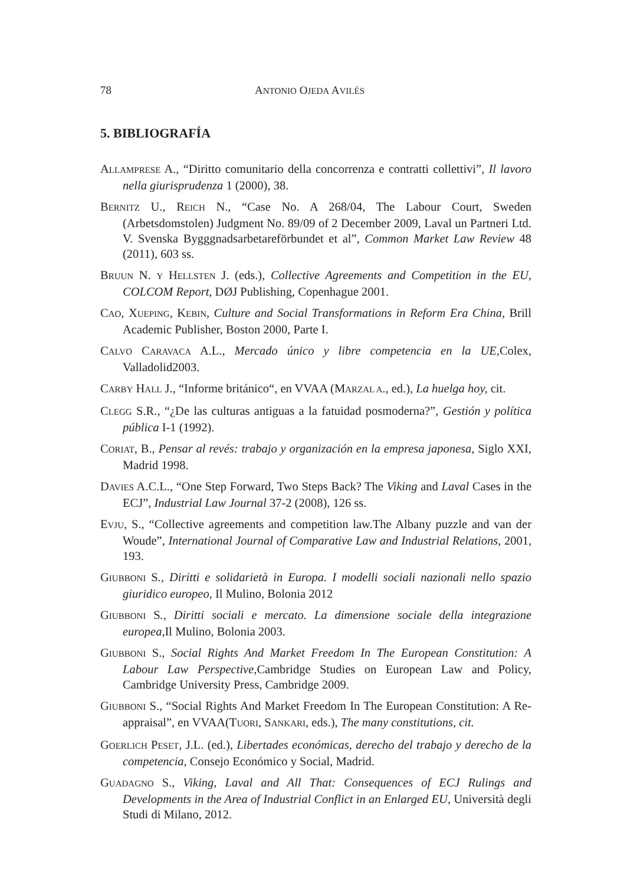78 ANTONIO OJEDA AVILÉS
5. BIBLIOGRAFÍA
ALLAMPRESE A., “Diritto comunitario della concorrenza e contratti collettivi”, Il lavoro nella giurisprudenza 1 (2000), 38.
BERNITZ U., REICH N., “Case No. A 268/04, The Labour Court, Sweden (Arbetsdomstolen) Judgment No. 89/09 of 2 December 2009, Laval un Partneri Ltd. V. Svenska Bygggnadsarbetareförbundet et al”, Common Market Law Review 48 (2011), 603 ss.
BRUUN N. Y HELLSTEN J. (eds.), Collective Agreements and Competition in the EU, COLCOM Report, DØJ Publishing, Copenhague 2001.
CAO, XUEPING, KEBIN, Culture and Social Transformations in Reform Era China, Brill Academic Publisher, Boston 2000, Parte I.
CALVO CARAVACA A.L., Mercado único y libre competencia en la UE, Colex, Valladolid2003.
CARBY HALL J., “Informe británico“, en VVAA (MARZAL A., ed.), La huelga hoy, cit.
CLEGG S.R., “¿De las culturas antiguas a la fatuidad posmoderna?”, Gestión y política pública I-1 (1992).
CORIAT, B., Pensar al revés: trabajo y organización en la empresa japonesa, Siglo XXI, Madrid 1998.
DAVIES A.C.L., “One Step Forward, Two Steps Back? The Viking and Laval Cases in the ECJ”, Industrial Law Journal 37-2 (2008), 126 ss.
EVJU, S., “Collective agreements and competition law.The Albany puzzle and van der Woude”, International Journal of Comparative Law and Industrial Relations, 2001, 193.
GIUBBONI S., Diritti e solidarietà in Europa. I modelli sociali nazionali nello spazio giuridico europeo, Il Mulino, Bolonia 2012
GIUBBONI S., Diritti sociali e mercato. La dimensione sociale della integrazione europea, Il Mulino, Bolonia 2003.
GIUBBONI S., Social Rights And Market Freedom In The European Constitution: A Labour Law Perspective, Cambridge Studies on European Law and Policy, Cambridge University Press, Cambridge 2009.
GIUBBONI S., “Social Rights And Market Freedom In The European Constitution: A Re-appraisal”, en VVAA(TUORI, SANKARI, eds.), The many constitutions, cit.
GOERLICH PESET, J.L. (ed.), Libertades económicas, derecho del trabajo y derecho de la competencia, Consejo Económico y Social, Madrid.
GUADAGNO S., Viking, Laval and All That: Consequences of ECJ Rulings and Developments in the Area of Industrial Conflict in an Enlarged EU, Università degli Studi di Milano, 2012.